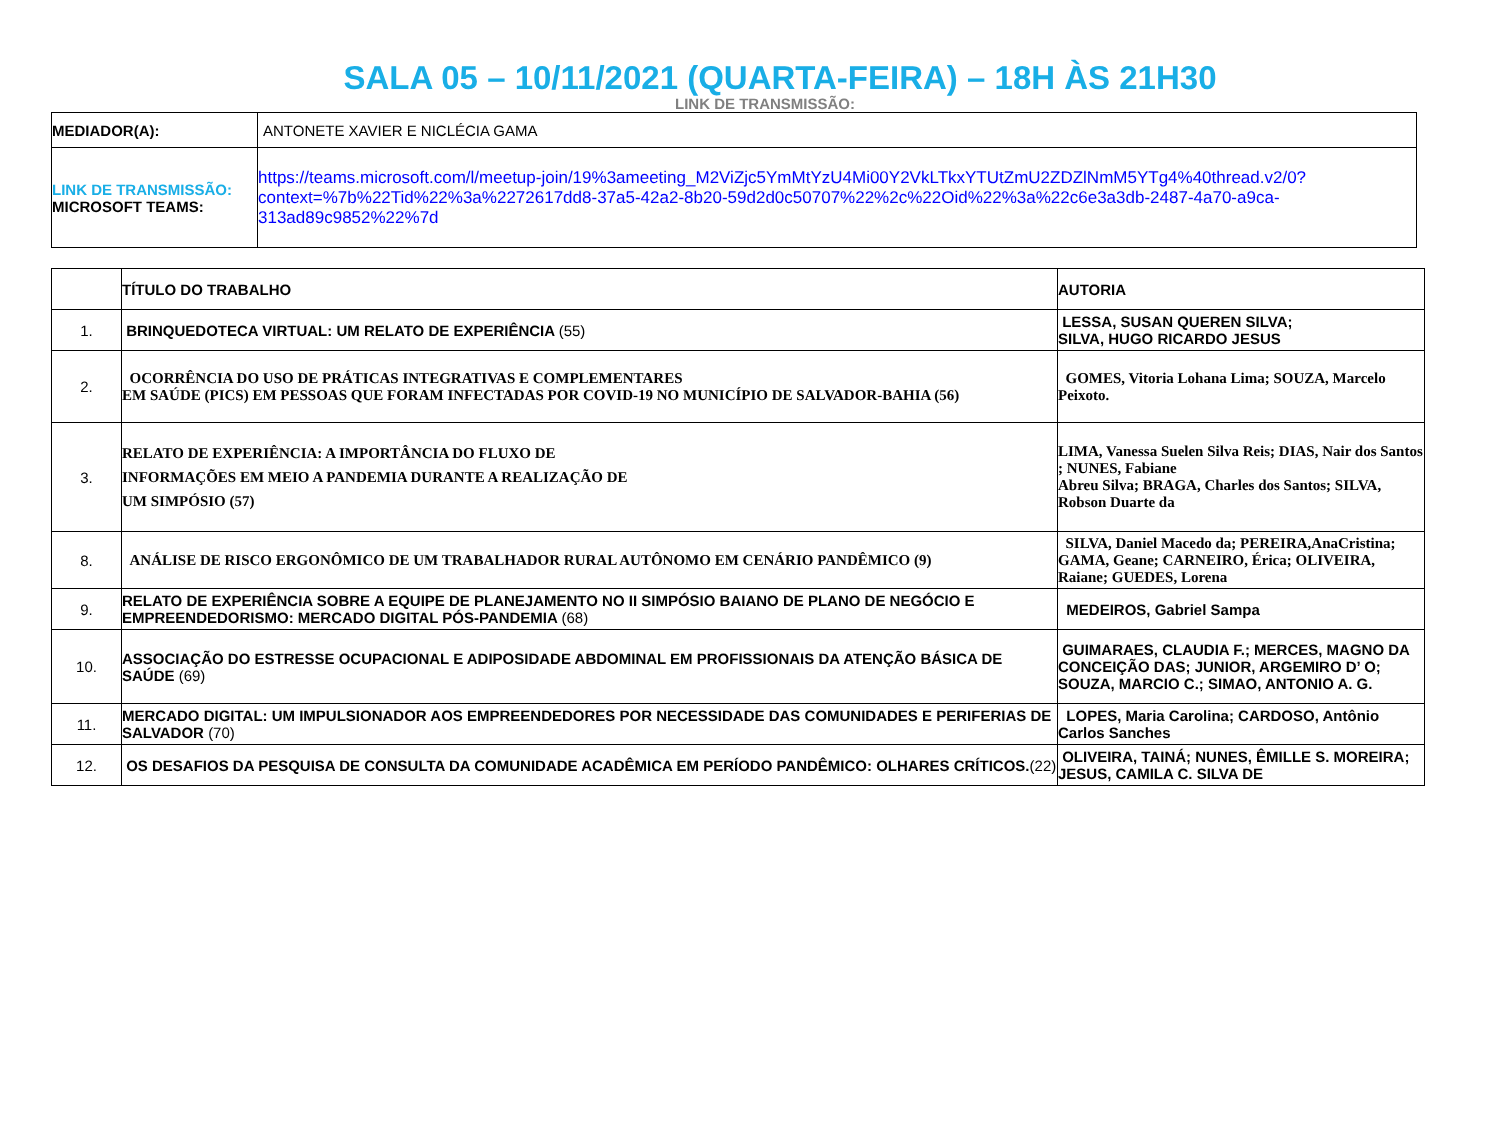SALA 05 – 10/11/2021 (QUARTA-FEIRA) – 18H ÀS 21H30
LINK DE TRANSMISSÃO:
| MEDIADOR(A): | ANTONETE XAVIER E NICLÉCIA GAMA |
| LINK DE TRANSMISSÃO: MICROSOFT TEAMS: | https://teams.microsoft.com/l/meetup-join/19%3ameeting_M2ViZjc5YmMtYzU4Mi00Y2VkLTkxYTUtZmU2ZDZlNmM5YTg4%40thread.v2/0?context=%7b%22Tid%22%3a%2272617dd8-37a5-42a2-8b20-59d2d0c50707%22%2c%22Oid%22%3a%22c6e3a3db-2487-4a70-a9ca-313ad89c9852%22%7d |
| | TÍTULO DO TRABALHO | AUTORIA |
| --- | --- | --- |
| 1. | BRINQUEDOTECA VIRTUAL: UM RELATO DE EXPERIÊNCIA (55) | LESSA, SUSAN QUEREN SILVA; SILVA, HUGO RICARDO JESUS |
| 2. | OCORRÊNCIA DO USO DE PRÁTICAS INTEGRATIVAS E COMPLEMENTARES EM SAÚDE (PICS) EM PESSOAS QUE FORAM INFECTADAS POR COVID-19 NO MUNICÍPIO DE SALVADOR-BAHIA (56) | GOMES, Vitoria Lohana Lima; SOUZA, Marcelo Peixoto. |
| 3. | RELATO DE EXPERIÊNCIA: A IMPORTÂNCIA DO FLUXO DE INFORMAÇÕES EM MEIO A PANDEMIA DURANTE A REALIZAÇÃO DE UM SIMPÓSIO (57) | LIMA, Vanessa Suelen Silva Reis; DIAS, Nair dos Santos ; NUNES, Fabiane Abreu Silva; BRAGA, Charles dos Santos; SILVA, Robson Duarte da |
| 8. | ANÁLISE DE RISCO ERGONÔMICO DE UM TRABALHADOR RURAL AUTÔNOMO EM CENÁRIO PANDÊMICO (9) | SILVA, Daniel Macedo da; PEREIRA,AnaCristina; GAMA, Geane; CARNEIRO, Érica; OLIVEIRA, Raiane; GUEDES, Lorena |
| 9. | RELATO DE EXPERIÊNCIA SOBRE A EQUIPE DE PLANEJAMENTO NO II SIMPÓSIO BAIANO DE PLANO DE NEGÓCIO E EMPREENDEDORISMO: MERCADO DIGITAL PÓS-PANDEMIA (68) | MEDEIROS, Gabriel Sampa |
| 10. | ASSOCIAÇÃO DO ESTRESSE OCUPACIONAL E ADIPOSIDADE ABDOMINAL EM PROFISSIONAIS DA ATENÇÃO BÁSICA DE SAÚDE (69) | GUIMARAES, CLAUDIA F.; MERCES, MAGNO DA CONCEIÇÃO DAS; JUNIOR, ARGEMIRO D’ O; SOUZA, MARCIO C.; SIMAO, ANTONIO A. G. |
| 11. | MERCADO DIGITAL: UM IMPULSIONADOR AOS EMPREENDEDORES POR NECESSIDADE DAS COMUNIDADES E PERIFERIAS DE SALVADOR (70) | LOPES, Maria Carolina; CARDOSO, Antônio Carlos Sanches |
| 12. | OS DESAFIOS DA PESQUISA DE CONSULTA DA COMUNIDADE ACADÊMICA EM PERÍODO PANDÊMICO: OLHARES CRÍTICOS. (22) | OLIVEIRA, TAINÁ; NUNES, ÊMILLE S. MOREIRA; JESUS, CAMILA C. SILVA DE |